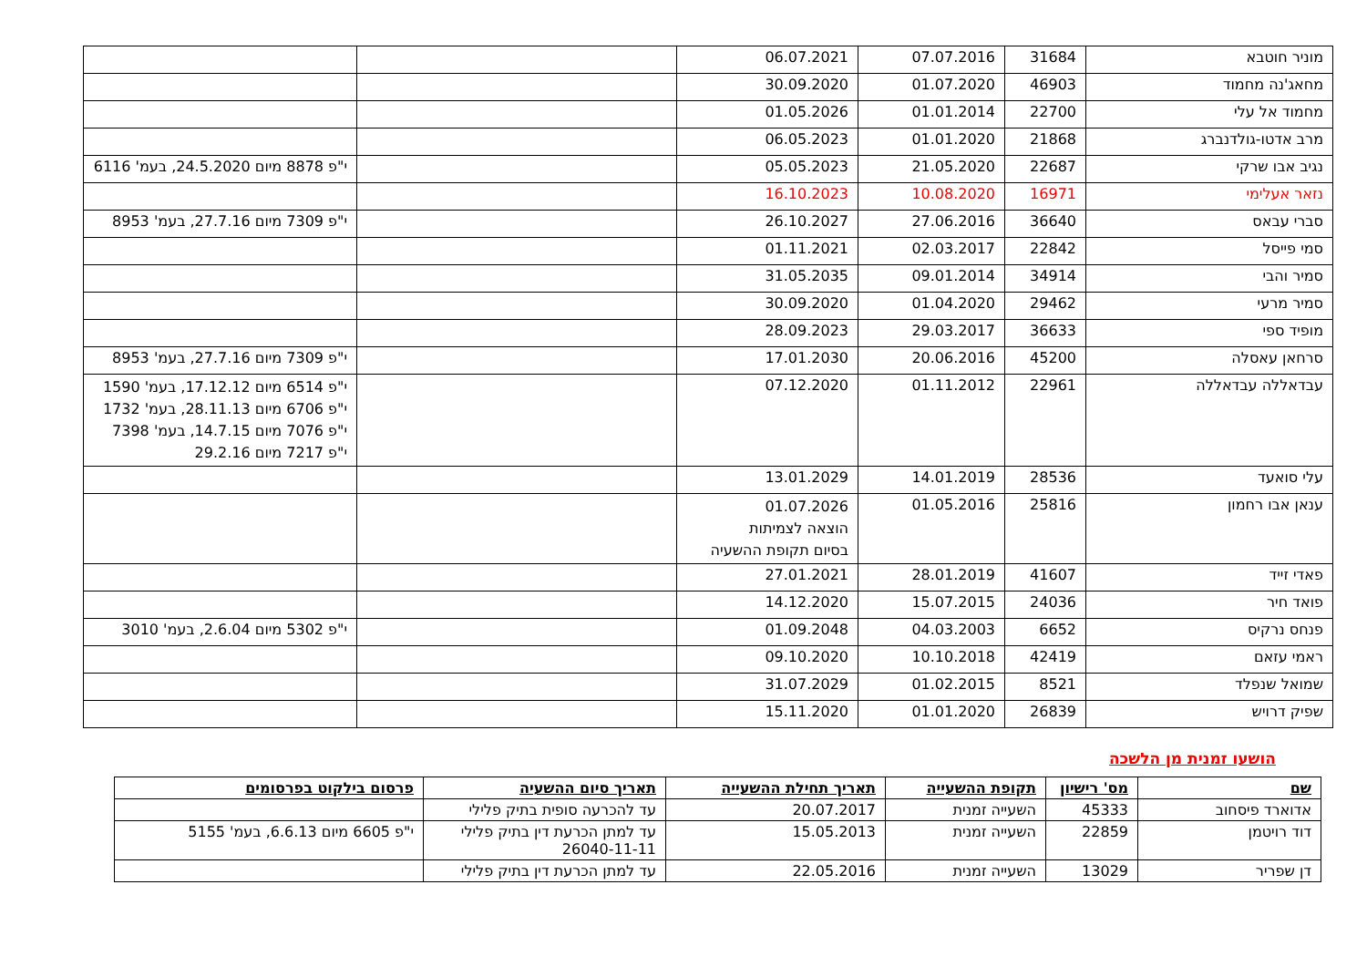| מוניר חוטבא | 31684 | 07.07.2016 | 06.07.2021 | | |
| מחאג'נה מחמוד | 46903 | 01.07.2020 | 30.09.2020 | | |
| מחמוד אל עלי | 22700 | 01.01.2014 | 01.05.2026 | | |
| מרב אדטו-גולדנברג | 21868 | 01.01.2020 | 06.05.2023 | | |
| נגיב אבו שרקי | 22687 | 21.05.2020 | 05.05.2023 | | י"פ 8878 מיום 24.5.2020, בעמ' 6116 |
| נזאר אעלימי | 16971 | 10.08.2020 | 16.10.2023 | | |
| סברי עבאס | 36640 | 27.06.2016 | 26.10.2027 | | י"פ 7309 מיום 27.7.16, בעמ' 8953 |
| סמי פייסל | 22842 | 02.03.2017 | 01.11.2021 | | |
| סמיר והבי | 34914 | 09.01.2014 | 31.05.2035 | | |
| סמיר מרעי | 29462 | 01.04.2020 | 30.09.2020 | | |
| מופיד ספי | 36633 | 29.03.2017 | 28.09.2023 | | |
| סרחאן עאסלה | 45200 | 20.06.2016 | 17.01.2030 | | י"פ 7309 מיום 27.7.16, בעמ' 8953 |
| עבדאללה עבדאללה | 22961 | 01.11.2012 | 07.12.2020 | | י"פ 6514 מיום 17.12.12, בעמ' 1590 י"פ 6706 מיום 28.11.13, בעמ' 1732 י"פ 7076 מיום 14.7.15, בעמ' 7398 י"פ 7217 מיום 29.2.16 |
| עלי סואעד | 28536 | 14.01.2019 | 13.01.2029 | | |
| ענאן אבו רחמון | 25816 | 01.05.2016 | 01.07.2026 הוצאה לצמיתות בסיום תקופת ההשעיה | | |
| פאדי זייד | 41607 | 28.01.2019 | 27.01.2021 | | |
| פואד חיר | 24036 | 15.07.2015 | 14.12.2020 | | |
| פנחס נרקיס | 6652 | 04.03.2003 | 01.09.2048 | | י"פ 5302 מיום 2.6.04, בעמ' 3010 |
| ראמי עזאם | 42419 | 10.10.2018 | 09.10.2020 | | |
| שמואל שנפלד | 8521 | 01.02.2015 | 31.07.2029 | | |
| שפיק דרויש | 26839 | 01.01.2020 | 15.11.2020 | | |
הושעו זמנית מן הלשכה
| שם | מס' רישיון | תקופת ההשעייה | תאריך תחילת ההשעייה | תאריך סיום ההשעיה | פרסום בילקוט בפרסומים |
| --- | --- | --- | --- | --- | --- |
| אדוארד פיסחוב | 45333 | השעייה זמנית | 20.07.2017 | עד להכרעה סופית בתיק פלילי | |
| דוד רויטמן | 22859 | השעייה זמנית | 15.05.2013 | עד למתן הכרעת דין בתיק פלילי 26040-11-11 | י"פ 6605 מיום 6.6.13, בעמ' 5155 |
| דן שפריר | 13029 | השעייה זמנית | 22.05.2016 | עד למתן הכרעת דין בתיק פלילי | |